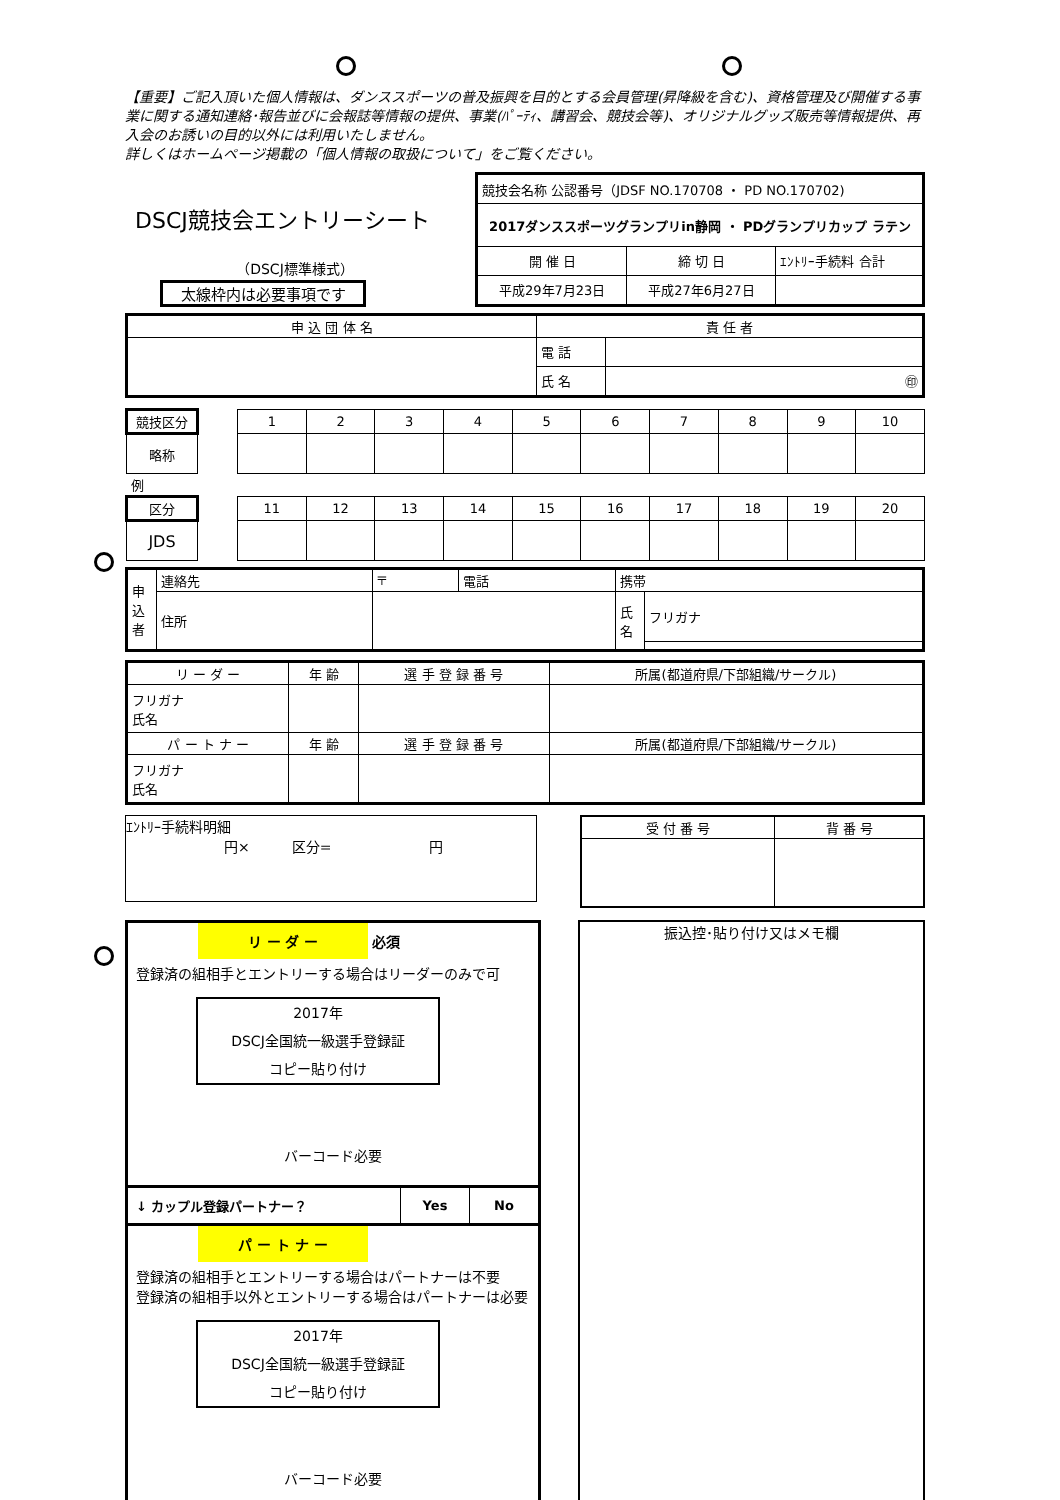【重要】ご記入頂いた個人情報は、ダンススポーツの普及振興を目的とする会員管理(昇降級を含む)、資格管理及び開催する事業に関する通知連絡･報告並びに会報誌等情報の提供、事業(ﾊﾟｰﾃｨ、講習会、競技会等)、オリジナルグッズ販売等情報提供、再入会のお誘いの目的以外には利用いたしません。
詳しくはホームページ掲載の「個人情報の取扱について」をご覧ください。
DSCJ競技会エントリーシート
（DSCJ標準様式）
太線枠内は必要事項です
| 競技会名称 公認番号（JDSF NO.170708 ・ PD NO.170702) | | |
| 2017ダンススポーツグランプリin静岡 ・ PDグランプリカップ ラテン | | |
| 開 催 日 | 締 切 日 | ｴﾝﾄﾘｰ手続料 合計 |
| 平成29年7月23日 | 平成27年6月27日 | |
| 申 込 団 体 名 | 責 任 者 | |
| | 電 話 | |
| | 氏 名 | ㊞ |
| 競技区分 | | 1 | 2 | 3 | 4 | 5 | 6 | 7 | 8 | 9 | 10 |
| 略称 | | | | | | | | | | | |
| 例 | | | | | | | | | | | |
| 区分 | | 11 | 12 | 13 | 14 | 15 | 16 | 17 | 18 | 19 | 20 |
| JDS | | | | | | | | | | | |
| 申込者 | 連絡先 | 〒 | 電話 | 携帯 | |
| | 住所 | | | 氏名 | フリガナ |
| リ ー ダ ー | 年 齢 | 選 手 登 録 番 号 | 所属(都道府県/下部組織/サークル) |
| フリガナ 氏名 | | | |
| パ ー ト ナ ー | 年 齢 | 選 手 登 録 番 号 | 所属(都道府県/下部組織/サークル) |
| フリガナ 氏名 | | | |
ｴﾝﾄﾘｰ手続料明細
　　　　　　　円×　　　区分=　　　　　　　円
| 受 付 番 号 | 背 番 号 |
リ ー ダ ー 必須
登録済の組相手とエントリーする場合はリーダーのみで可
2017年
DSCJ全国統一級選手登録証
コピー貼り付け
バーコード必要
| ↓ カップル登録パートナー？ | Yes | No |
パ ー ト ナ ー
登録済の組相手とエントリーする場合はパートナーは不要
登録済の組相手以外とエントリーする場合はパートナーは必要
2017年
DSCJ全国統一級選手登録証
コピー貼り付け
バーコード必要
振込控･貼り付け又はメモ欄